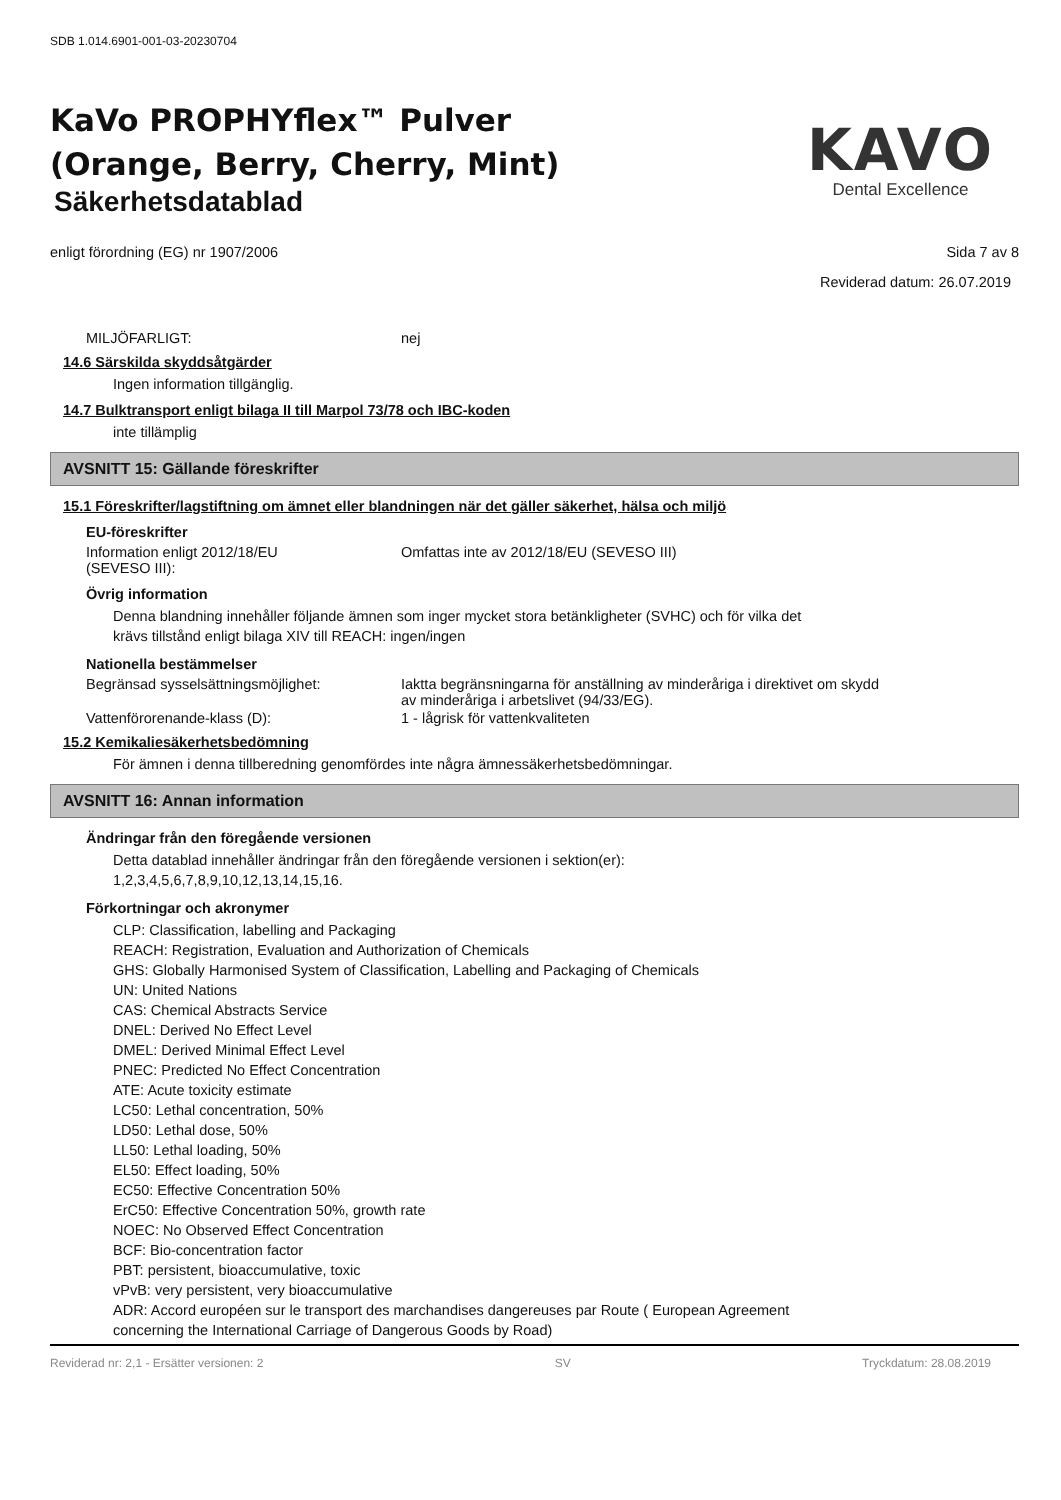SDB 1.014.6901-001-03-20230704
KaVo PROPHYflex™ Pulver
(Orange, Berry, Cherry, Mint)
Säkerhetsdatablad
KAVO
Dental Excellence
enligt förordning (EG) nr 1907/2006 Sida 7 av 8
Reviderad datum: 26.07.2019
MILJÖFARLIGT: nej
14.6 Särskilda skyddsåtgärder
Ingen information tillgänglig.
14.7 Bulktransport enligt bilaga II till Marpol 73/78 och IBC-koden
inte tillämplig
AVSNITT 15: Gällande föreskrifter
15.1 Föreskrifter/lagstiftning om ämnet eller blandningen när det gäller säkerhet, hälsa och miljö
EU-föreskrifter
Information enligt 2012/18/EU
(SEVESO III): Omfattas inte av 2012/18/EU (SEVESO III)
Övrig information
Denna blandning innehåller följande ämnen som inger mycket stora betänkligheter (SVHC) och för vilka det
krävs tillstånd enligt bilaga XIV till REACH: ingen/ingen
Nationella bestämmelser
Begränsad sysselsättningsmöjlighet: Iaktta begränsningarna för anställning av minderåriga i direktivet om skydd av minderåriga i arbetslivet (94/33/EG).
Vattenförorenande-klass (D): 1 - lågrisk för vattenkvaliteten
15.2 Kemikaliesäkerhetsbedömning
För ämnen i denna tillberedning genomfördes inte några ämnessäkerhetsbedömningar.
AVSNITT 16: Annan information
Ändringar från den föregående versionen
Detta datablad innehåller ändringar från den föregående versionen i sektion(er):
1,2,3,4,5,6,7,8,9,10,12,13,14,15,16.
Förkortningar och akronymer
CLP: Classification, labelling and Packaging
REACH: Registration, Evaluation and Authorization of Chemicals
GHS: Globally Harmonised System of Classification, Labelling and Packaging of Chemicals
UN: United Nations
CAS: Chemical Abstracts Service
DNEL: Derived No Effect Level
DMEL: Derived Minimal Effect Level
PNEC: Predicted No Effect Concentration
ATE: Acute toxicity estimate
LC50: Lethal concentration, 50%
LD50: Lethal dose, 50%
LL50: Lethal loading, 50%
EL50: Effect loading, 50%
EC50: Effective Concentration 50%
ErC50: Effective Concentration 50%, growth rate
NOEC: No Observed Effect Concentration
BCF: Bio-concentration factor
PBT: persistent, bioaccumulative, toxic
vPvB: very persistent, very bioaccumulative
ADR: Accord européen sur le transport des marchandises dangereuses par Route ( European Agreement
concerning the International Carriage of Dangerous Goods by Road)
Reviderad nr: 2,1 - Ersätter versionen: 2 SV Tryckdatum: 28.08.2019